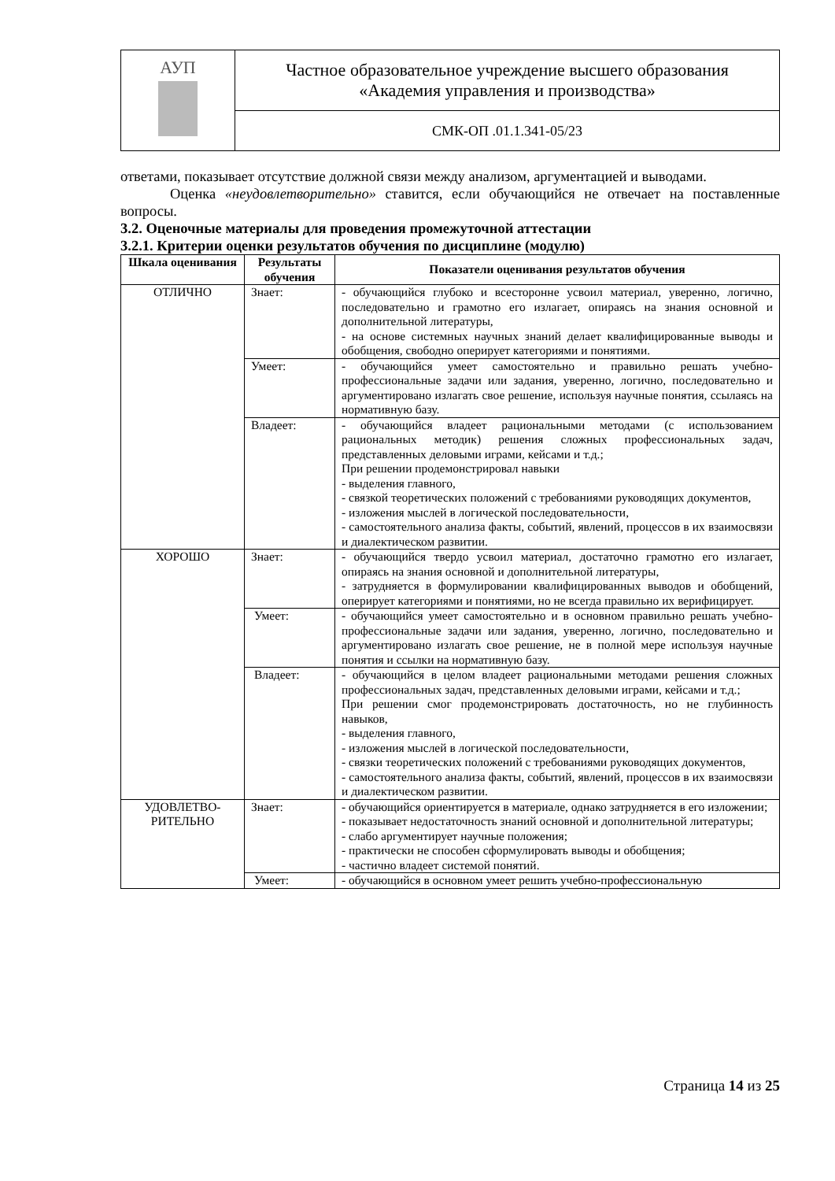| АУП | Частное образовательное учреждение высшего образования «Академия управления и производства» |
| | СМК-ОП .01.1.341-05/23 |
ответами, показывает отсутствие должной связи между анализом, аргументацией и выводами.
Оценка «неудовлетворительно» ставится, если обучающийся не отвечает на поставленные вопросы.
3.2. Оценочные материалы для проведения промежуточной аттестации
3.2.1. Критерии оценки результатов обучения по дисциплине (модулю)
| Шкала оценивания | Результаты обучения | Показатели оценивания результатов обучения |
| --- | --- | --- |
| ОТЛИЧНО | Знает: | - обучающийся глубоко и всесторонне усвоил материал, уверенно, логично, последовательно и грамотно его излагает, опираясь на знания основной и дополнительной литературы, - на основе системных научных знаний делает квалифицированные выводы и обобщения, свободно оперирует категориями и понятиями. |
| | Умеет: | - обучающийся умеет самостоятельно и правильно решать учебно-профессиональные задачи или задания, уверенно, логично, последовательно и аргументировано излагать свое решение, используя научные понятия, ссылаясь на нормативную базу. |
| | Владеет: | - обучающийся владеет рациональными методами (с использованием рациональных методик) решения сложных профессиональных задач, представленных деловыми играми, кейсами и т.д.; При решении продемонстрировал навыки - выделения главного, - связкой теоретических положений с требованиями руководящих документов, - изложения мыслей в логической последовательности, - самостоятельного анализа факты, событий, явлений, процессов в их взаимосвязи и диалектическом развитии. |
| ХОРОШО | Знает: | - обучающийся твердо усвоил материал, достаточно грамотно его излагает, опираясь на знания основной и дополнительной литературы, - затрудняется в формулировании квалифицированных выводов и обобщений, оперирует категориями и понятиями, но не всегда правильно их верифицирует. |
| | Умеет: | - обучающийся умеет самостоятельно и в основном правильно решать учебно-профессиональные задачи или задания, уверенно, логично, последовательно и аргументировано излагать свое решение, не в полной мере используя научные понятия и ссылки на нормативную базу. |
| | Владеет: | - обучающийся в целом владеет рациональными методами решения сложных профессиональных задач, представленных деловыми играми, кейсами и т.д.; При решении смог продемонстрировать достаточность, но не глубинность навыков, - выделения главного, - изложения мыслей в логической последовательности, - связки теоретических положений с требованиями руководящих документов, - самостоятельного анализа факты, событий, явлений, процессов в их взаимосвязи и диалектическом развитии. |
| УДОВЛЕТВО- РИТЕЛЬНО | Знает: | - обучающийся ориентируется в материале, однако затрудняется в его изложении; - показывает недостаточность знаний основной и дополнительной литературы; - слабо аргументирует научные положения; - практически не способен сформулировать выводы и обобщения; - частично владеет системой понятий. |
| | Умеет: | - обучающийся в основном умеет решить учебно-профессиональную |
Страница 14 из 25